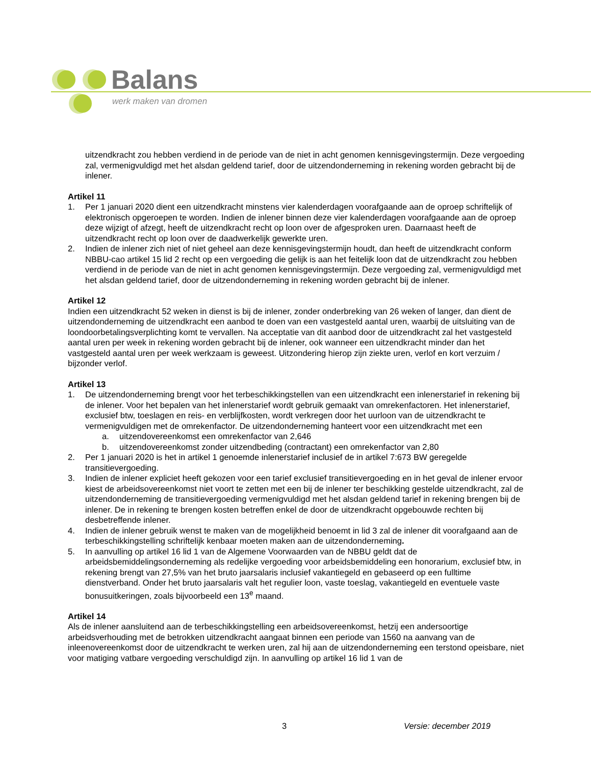Balans
werk maken van dromen
uitzendkracht zou hebben verdiend in de periode van de niet in acht genomen kennisgevingstermijn. Deze vergoeding zal, vermenigvuldigd met het alsdan geldend tarief, door de uitzendonderneming in rekening worden gebracht bij de inlener.
Artikel 11
1. Per 1 januari 2020 dient een uitzendkracht minstens vier kalenderdagen voorafgaande aan de oproep schriftelijk of elektronisch opgeroepen te worden. Indien de inlener binnen deze vier kalenderdagen voorafgaande aan de oproep deze wijzigt of afzegt, heeft de uitzendkracht recht op loon over de afgesproken uren. Daarnaast heeft de uitzendkracht recht op loon over de daadwerkelijk gewerkte uren.
2. Indien de inlener zich niet of niet geheel aan deze kennisgevingstermijn houdt, dan heeft de uitzendkracht conform NBBU-cao artikel 15 lid 2 recht op een vergoeding die gelijk is aan het feitelijk loon dat de uitzendkracht zou hebben verdiend in de periode van de niet in acht genomen kennisgevingstermijn. Deze vergoeding zal, vermenigvuldigd met het alsdan geldend tarief, door de uitzendonderneming in rekening worden gebracht bij de inlener.
Artikel 12
Indien een uitzendkracht 52 weken in dienst is bij de inlener, zonder onderbreking van 26 weken of langer, dan dient de uitzendonderneming de uitzendkracht een aanbod te doen van een vastgesteld aantal uren, waarbij de uitsluiting van de loondoorbetalingsverplichting komt te vervallen. Na acceptatie van dit aanbod door de uitzendkracht zal het vastgesteld aantal uren per week in rekening worden gebracht bij de inlener, ook wanneer een uitzendkracht minder dan het vastgesteld aantal uren per week werkzaam is geweest. Uitzondering hierop zijn ziekte uren, verlof en kort verzuim / bijzonder verlof.
Artikel 13
1. De uitzendonderneming brengt voor het terbeschikkingstellen van een uitzendkracht een inlenerstarief in rekening bij de inlener. Voor het bepalen van het inlenerstarief wordt gebruik gemaakt van omrekenfactoren. Het inlenerstarief, exclusief btw, toeslagen en reis- en verblijfkosten, wordt verkregen door het uurloon van de uitzendkracht te vermenigvuldigen met de omrekenfactor. De uitzendonderneming hanteert voor een uitzendkracht met een
a. uitzendovereenkomst een omrekenfactor van 2,646
b. uitzendovereenkomst zonder uitzendbeding (contractant) een omrekenfactor van 2,80
2. Per 1 januari 2020 is het in artikel 1 genoemde inlenerstarief inclusief de in artikel 7:673 BW geregelde transitievergoeding.
3. Indien de inlener expliciet heeft gekozen voor een tarief exclusief transitievergoeding en in het geval de inlener ervoor kiest de arbeidsovereenkomst niet voort te zetten met een bij de inlener ter beschikking gestelde uitzendkracht, zal de uitzendonderneming de transitievergoeding vermenigvuldigd met het alsdan geldend tarief in rekening brengen bij de inlener. De in rekening te brengen kosten betreffen enkel de door de uitzendkracht opgebouwde rechten bij desbetreffende inlener.
4. Indien de inlener gebruik wenst te maken van de mogelijkheid benoemt in lid 3 zal de inlener dit voorafgaand aan de terbeschikkingstelling schriftelijk kenbaar moeten maken aan de uitzendonderneming.
5. In aanvulling op artikel 16 lid 1 van de Algemene Voorwaarden van de NBBU geldt dat de arbeidsbemiddelingsonderneming als redelijke vergoeding voor arbeidsbemiddeling een honorarium, exclusief btw, in rekening brengt van 27,5% van het bruto jaarsalaris inclusief vakantiegeld en gebaseerd op een fulltime dienstverband. Onder het bruto jaarsalaris valt het regulier loon, vaste toeslag, vakantiegeld en eventuele vaste bonusuitkeringen, zoals bijvoorbeeld een 13<sup>e</sup> maand.
Artikel 14
Als de inlener aansluitend aan de terbeschikkingstelling een arbeidsovereenkomst, hetzij een andersoortige arbeidsverhouding met de betrokken uitzendkracht aangaat binnen een periode van 1560 na aanvang van de inleenovereenkomst door de uitzendkracht te werken uren, zal hij aan de uitzendonderneming een terstond opeisbare, niet voor matiging vatbare vergoeding verschuldigd zijn. In aanvulling op artikel 16 lid 1 van de
3 Versie: december 2019